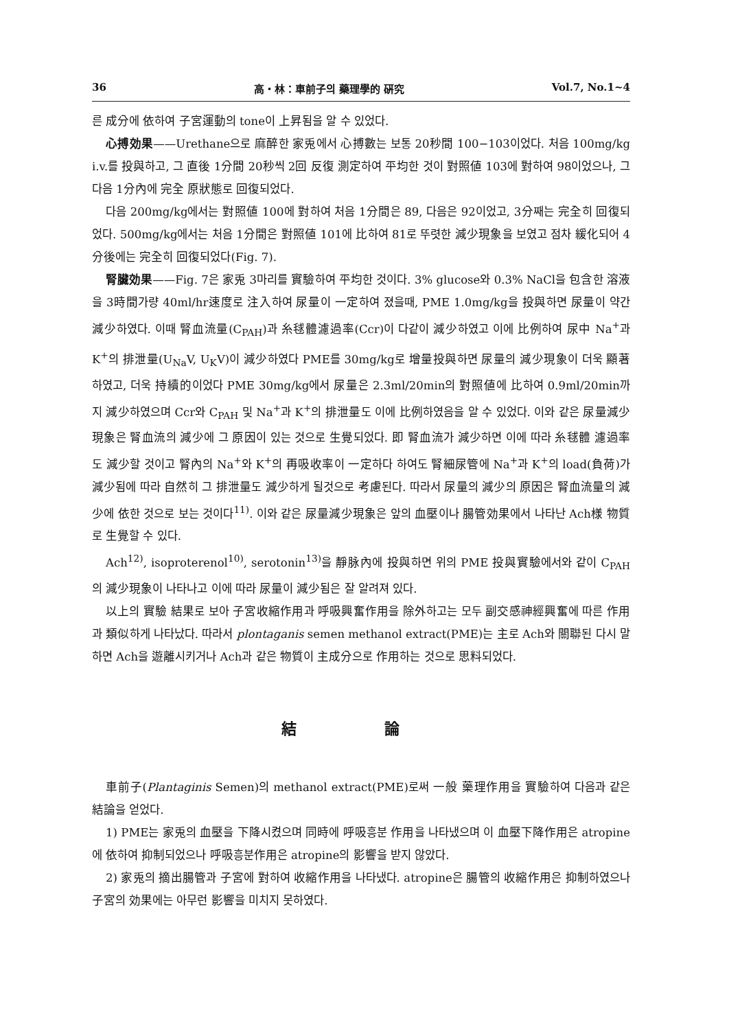36 高・林：車前子의 藥理學的 硏究 Vol.7, No.1~4
른 成分에 依하여 子宮運動의 tone이 上昇됨을 알 수 있었다.
心搏効果——Urethane으로 麻醉한 家兎에서 心搏數는 보통 20秒間 100−103이었다. 처음 100mg/kg i.v.를 投與하고, 그 直後 1分間 20秒씩 2回 反復 測定하여 平均한 것이 對照値 103에 對하여 98이었으나, 그 다음 1分內에 完全 原狀態로 回復되었다.
다음 200mg/kg에서는 對照値 100에 對하여 처음 1分間은 89, 다음은 92이었고, 3分째는 完全히 回復되었다. 500mg/kg에서는 처음 1分間은 對照値 101에 比하여 81로 뚜렷한 減少現象을 보였고 점차 緩化되어 4分後에는 完全히 回復되었다(Fig. 7).
腎臟効果——Fig. 7은 家兎 3마리를 實驗하여 平均한 것이다. 3% glucose와 0.3% NaCl을 包含한 溶液을 3時間가량 40ml/hr速度로 注入하여 尿量이 一定하여 졌을때, PME 1.0mg/kg을 投與하면 尿量이 약간 減少하였다. 이때 腎血流量(C<sub>PAH</sub>)과 糸毬體濾過率(Ccr)이 다같이 減少하였고 이에 比例하여 尿中 Na<sup>+</sup>과 K<sup>+</sup>의 排泄量(U<sub>Na</sub>V, U<sub>K</sub>V)이 減少하였다 PME를 30mg/kg로 增量投與하면 尿量의 減少現象이 더욱 顯著하였고, 더욱 持續的이었다 PME 30mg/kg에서 尿量은 2.3ml/20min의 對照値에 比하여 0.9ml/20min까지 減少하였으며 Ccr와 C<sub>PAH</sub> 및 Na<sup>+</sup>과 K<sup>+</sup>의 排泄量도 이에 比例하였음을 알 수 있었다. 이와 같은 尿量減少現象은 腎血流의 減少에 그 原因이 있는 것으로 生覺되었다. 即 腎血流가 減少하면 이에 따라 糸毬體 濾過率도 減少할 것이고 腎內의 Na<sup>+</sup>와 K<sup>+</sup>의 再吸收率이 一定하다 하여도 腎細尿管에 Na<sup>+</sup>과 K<sup>+</sup>의 load(負荷)가 減少됨에 따라 自然히 그 排泄量도 減少하게 될것으로 考慮된다. 따라서 尿量의 減少의 原因은 腎血流量의 減少에 依한 것으로 보는 것이다<sup>11)</sup>. 이와 같은 尿量減少現象은 앞의 血壓이나 腸管効果에서 나타난 Ach様 物質로 生覺할 수 있다.
Ach<sup>12)</sup>, isoproterenol<sup>10)</sup>, serotonin<sup>13)</sup>을 靜脉內에 投與하면 위의 PME 投與實驗에서와 같이 C<sub>PAH</sub>의 減少現象이 나타나고 이에 따라 尿量이 減少됨은 잘 알려져 있다.
以上의 實驗 結果로 보아 子宮收縮作用과 呼吸興奮作用을 除外하고는 모두 副交感神經興奮에 따른 作用과 類似하게 나타났다. 따라서 plontaganis semen methanol extract(PME)는 主로 Ach와 關聯된 다시 말하면 Ach을 遊離시키거나 Ach과 같은 物質이 主成分으로 作用하는 것으로 思料되었다.
結 論
車前子(Plantaginis Semen)의 methanol extract(PME)로써 一般 藥理作用을 實驗하여 다음과 같은 結論을 얻었다.
1) PME는 家兎의 血壓을 下降시켰으며 同時에 呼吸흥분 作用을 나타냈으며 이 血壓下降作用은 atropine에 依하여 抑制되었으나 呼吸흥분作用은 atropine의 影響을 받지 않았다.
2) 家兎의 摘出腸管과 子宮에 對하여 收縮作用을 나타냈다. atropine은 腸管의 收縮作用은 抑制하였으나 子宮의 効果에는 아무런 影響을 미치지 못하였다.